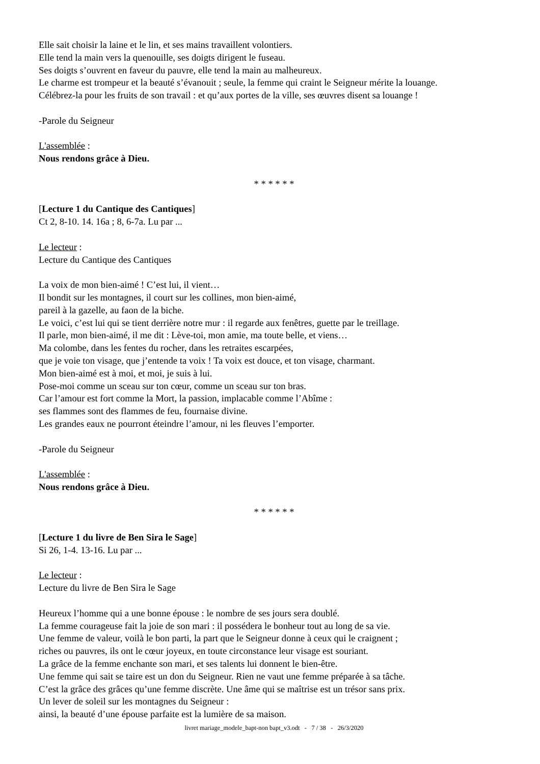Elle sait choisir la laine et le lin, et ses mains travaillent volontiers.
Elle tend la main vers la quenouille, ses doigts dirigent le fuseau.
Ses doigts s’ouvrent en faveur du pauvre, elle tend la main au malheureux.
Le charme est trompeur et la beauté s’évanouit ; seule, la femme qui craint le Seigneur mérite la louange.
Célébrez-la pour les fruits de son travail : et qu’aux portes de la ville, ses œuvres disent sa louange !
-Parole du Seigneur
L'assemblée :
Nous rendons grâce à Dieu.
* * * * * *
[Lecture 1 du Cantique des Cantiques]
Ct 2, 8-10. 14. 16a ; 8, 6-7a. Lu par ...
Le lecteur :
Lecture du Cantique des Cantiques
La voix de mon bien-aimé ! C’est lui, il vient…
Il bondit sur les montagnes, il court sur les collines, mon bien-aimé,
pareil à la gazelle, au faon de la biche.
Le voici, c’est lui qui se tient derrière notre mur : il regarde aux fenêtres, guette par le treillage.
Il parle, mon bien-aimé, il me dit : Lève-toi, mon amie, ma toute belle, et viens…
Ma colombe, dans les fentes du rocher, dans les retraites escarpées,
que je voie ton visage, que j’entende ta voix ! Ta voix est douce, et ton visage, charmant.
Mon bien-aimé est à moi, et moi, je suis à lui.
Pose-moi comme un sceau sur ton cœur, comme un sceau sur ton bras.
Car l’amour est fort comme la Mort, la passion, implacable comme l’Abîme :
ses flammes sont des flammes de feu, fournaise divine.
Les grandes eaux ne pourront éteindre l’amour, ni les fleuves l’emporter.
-Parole du Seigneur
L'assemblée :
Nous rendons grâce à Dieu.
* * * * * *
[Lecture 1 du livre de Ben Sira le Sage]
Si 26, 1-4. 13-16. Lu par ...
Le lecteur :
Lecture du livre de Ben Sira le Sage
Heureux l’homme qui a une bonne épouse : le nombre de ses jours sera doublé.
La femme courageuse fait la joie de son mari : il possédera le bonheur tout au long de sa vie.
Une femme de valeur, voilà le bon parti, la part que le Seigneur donne à ceux qui le craignent ;
riches ou pauvres, ils ont le cœur joyeux, en toute circonstance leur visage est souriant.
La grâce de la femme enchante son mari, et ses talents lui donnent le bien-être.
Une femme qui sait se taire est un don du Seigneur. Rien ne vaut une femme préparée à sa tâche.
C’est la grâce des grâces qu’une femme discrète. Une âme qui se maîtrise est un trésor sans prix.
Un lever de soleil sur les montagnes du Seigneur :
ainsi, la beauté d’une épouse parfaite est la lumière de sa maison.
livret mariage_modele_bapt-non bapt_v3.odt - 7 / 38 - 26/3/2020